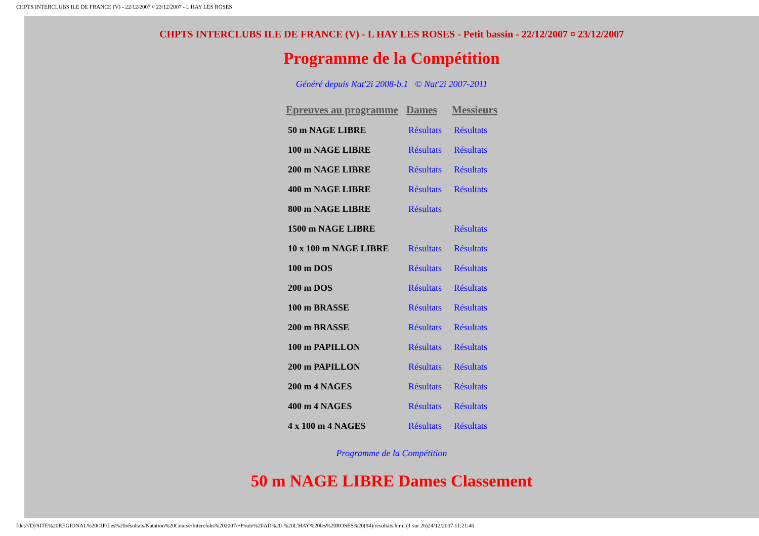CHPTS INTERCLUBS ILE DE FRANCE (V) - 22/12/2007 ¤ 23/12/2007 - L HAY LES ROSES
CHPTS INTERCLUBS ILE DE FRANCE (V) - L HAY LES ROSES - Petit bassin - 22/12/2007 ¤ 23/12/2007
Programme de la Compétition
Généré depuis Nat'2i 2008-b.1 © Nat'2i 2007-2011
| Epreuves au programme | Dames | Messieurs |
| --- | --- | --- |
| 50 m NAGE LIBRE | Résultats | Résultats |
| 100 m NAGE LIBRE | Résultats | Résultats |
| 200 m NAGE LIBRE | Résultats | Résultats |
| 400 m NAGE LIBRE | Résultats | Résultats |
| 800 m NAGE LIBRE | Résultats | |
| 1500 m NAGE LIBRE | | Résultats |
| 10 x 100 m NAGE LIBRE | Résultats | Résultats |
| 100 m DOS | Résultats | Résultats |
| 200 m DOS | Résultats | Résultats |
| 100 m BRASSE | Résultats | Résultats |
| 200 m BRASSE | Résultats | Résultats |
| 100 m PAPILLON | Résultats | Résultats |
| 200 m PAPILLON | Résultats | Résultats |
| 200 m 4 NAGES | Résultats | Résultats |
| 400 m 4 NAGES | Résultats | Résultats |
| 4 x 100 m 4 NAGES | Résultats | Résultats |
Programme de la Compétition
50 m NAGE LIBRE Dames Classement
file:///D|/SITE%20REGIONAL%20CIF/Les%20résultats/Natation%20Course/Interclubs%202007/+Poule%20AD%20-%20L'HAY%20les%20ROSES%20(94)/resultats.html (1 sur 26)24/12/2007 11:21:46